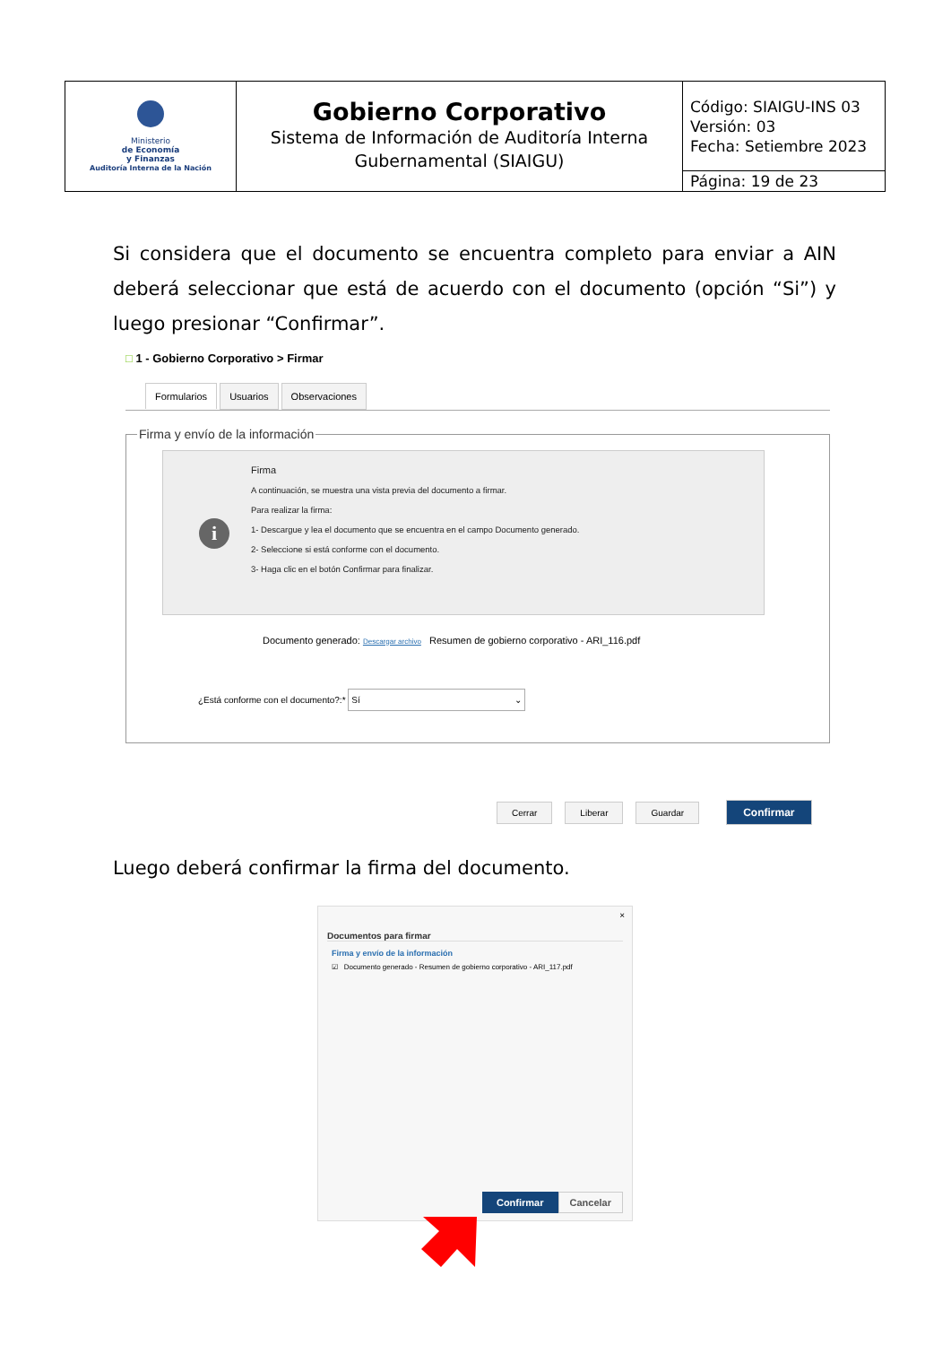| Ministerio de Economía y Finanzas Auditoría Interna de la Nación | Gobierno Corporativo Sistema de Información de Auditoría Interna Gubernamental (SIAIGU) | Código: SIAIGU-INS 03 Versión: 03 Fecha: Setiembre 2023 |
| | | Página: 19 de 23 |
Si considera que el documento se encuentra completo para enviar a AIN deberá seleccionar que está de acuerdo con el documento (opción “Si”) y luego presionar “Confirmar”.
□ 1 - Gobierno Corporativo > Firmar
Formularios Usuarios Observaciones
Firma y envío de la información
i
Firma
A continuación, se muestra una vista previa del documento a firmar.
Para realizar la firma:
1- Descargue y lea el documento que se encuentra en el campo Documento generado.
2- Seleccione si está conforme con el documento.
3- Haga clic en el botón Confirmar para finalizar.
Documento generado: Descargar archivo Resumen de gobierno corporativo - ARI_116.pdf
¿Está conforme con el documento?:* Sí ⌄
Cerrar Liberar Guardar Confirmar
Luego deberá confirmar la firma del documento.
×
Documentos para firmar
Firma y envío de la información
☑ Documento generado - Resumen de gobierno corporativo - ARI_117.pdf
Confirmar Cancelar